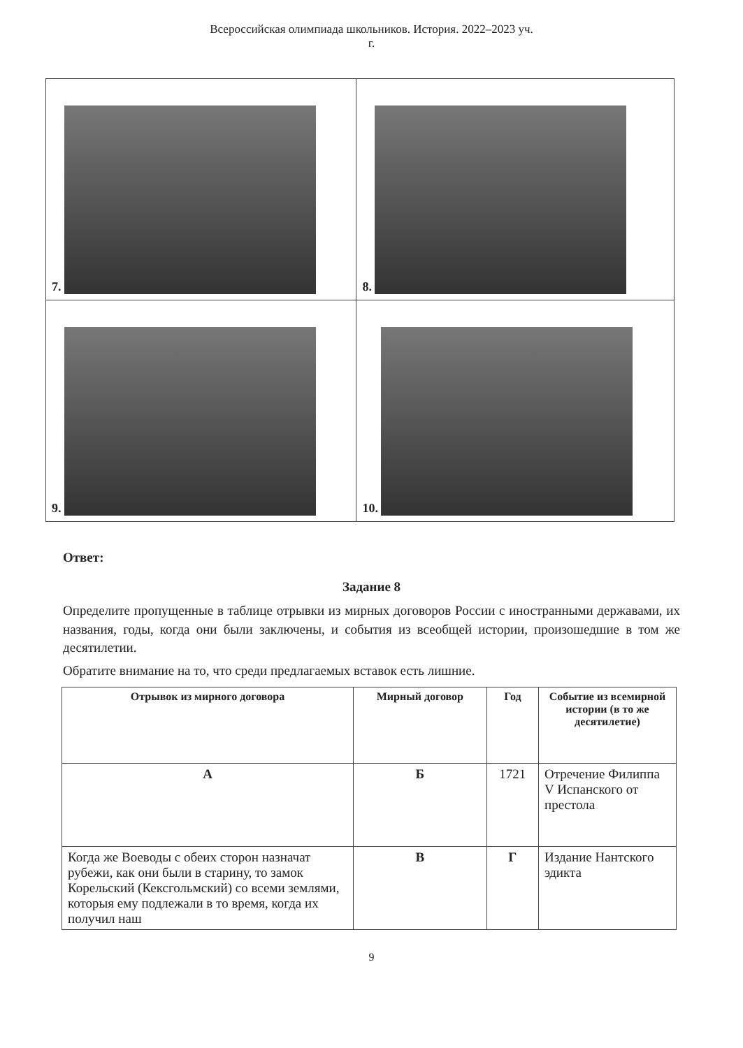Всероссийская олимпиада школьников. История. 2022–2023 уч.
г.
| 7. | 8. |
| 9. | 10. |
Ответ:
Задание 8
Определите пропущенные в таблице отрывки из мирных договоров России с иностранными державами, их названия, годы, когда они были заключены, и события из всеобщей истории, произошедшие в том же десятилетии.
Обратите внимание на то, что среди предлагаемых вставок есть лишние.
| Отрывок из мирного договора | Мирный договор | Год | Событие из всемирной истории (в то же десятилетие) |
| --- | --- | --- | --- |
| А | Б | 1721 | Отречение Филиппа V Испанского от престола |
| Когда же Воеводы с обеих сторон назначат рубежи, как они были в старину, то замок Корельский (Кексгольмский) со всеми землями, которыя ему подлежали в то время, когда их получил наш | В | Г | Издание Нантского эдикта |
9